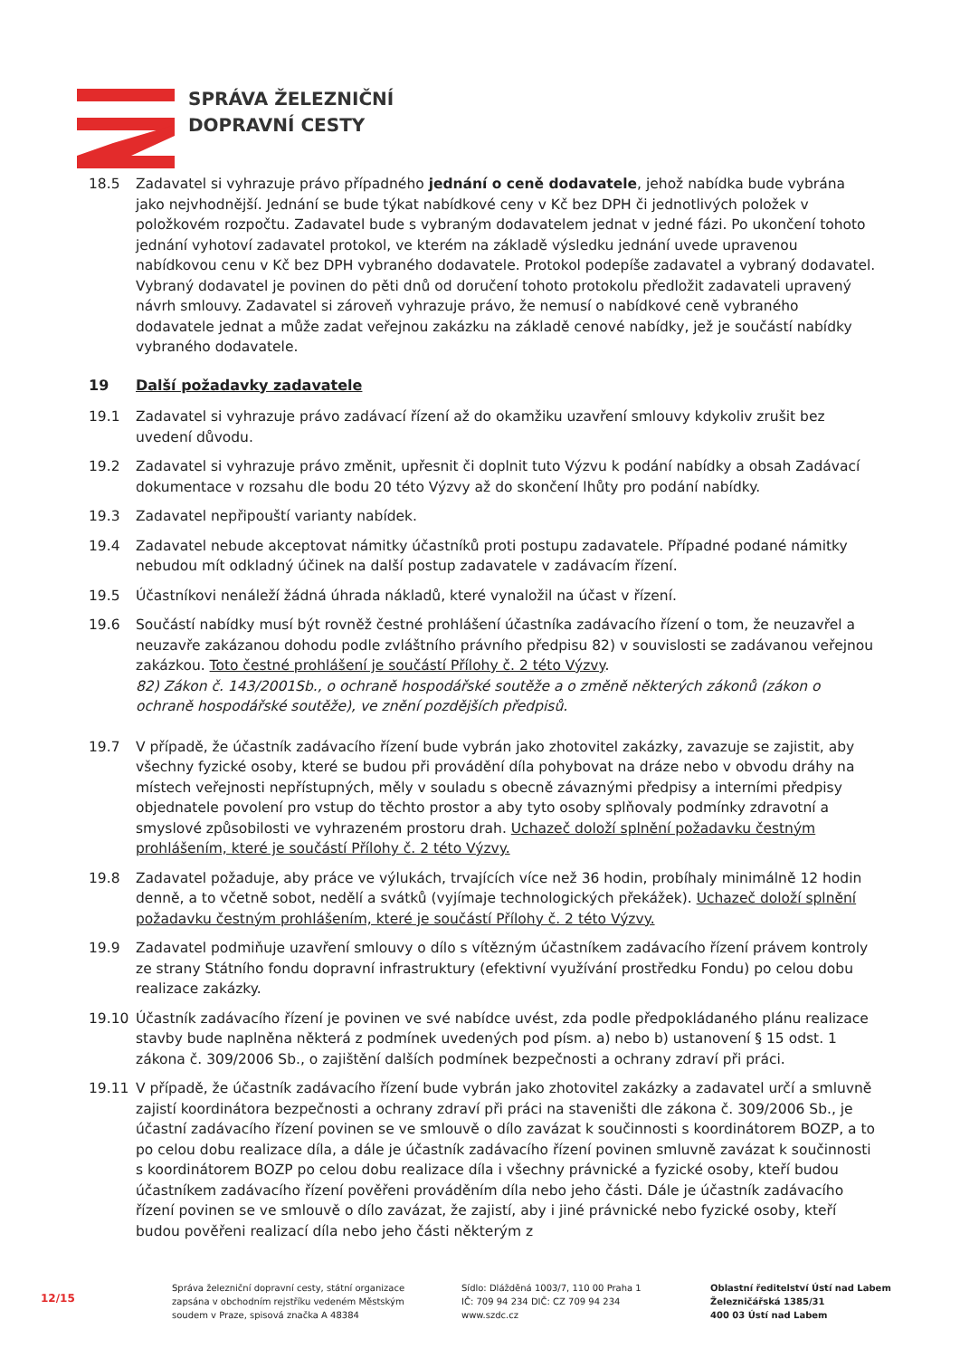SPRÁVA ŽELEZNIČNÍ
DOPRAVNÍ CESTY
18.5 Zadavatel si vyhrazuje právo případného jednání o ceně dodavatele, jehož nabídka bude vybrána jako nejvhodnější. Jednání se bude týkat nabídkové ceny v Kč bez DPH či jednotlivých položek v položkovém rozpočtu. Zadavatel bude s vybraným dodavatelem jednat v jedné fázi. Po ukončení tohoto jednání vyhotoví zadavatel protokol, ve kterém na základě výsledku jednání uvede upravenou nabídkovou cenu v Kč bez DPH vybraného dodavatele. Protokol podepíše zadavatel a vybraný dodavatel. Vybraný dodavatel je povinen do pěti dnů od doručení tohoto protokolu předložit zadavateli upravený návrh smlouvy. Zadavatel si zároveň vyhrazuje právo, že nemusí o nabídkové ceně vybraného dodavatele jednat a může zadat veřejnou zakázku na základě cenové nabídky, jež je součástí nabídky vybraného dodavatele.
19 Další požadavky zadavatele
19.1 Zadavatel si vyhrazuje právo zadávací řízení až do okamžiku uzavření smlouvy kdykoliv zrušit bez uvedení důvodu.
19.2 Zadavatel si vyhrazuje právo změnit, upřesnit či doplnit tuto Výzvu k podání nabídky a obsah Zadávací dokumentace v rozsahu dle bodu 20 této Výzvy až do skončení lhůty pro podání nabídky.
19.3 Zadavatel nepřipouští varianty nabídek.
19.4 Zadavatel nebude akceptovat námitky účastníků proti postupu zadavatele. Případné podané námitky nebudou mít odkladný účinek na další postup zadavatele v zadávacím řízení.
19.5 Účastníkovi nenáleží žádná úhrada nákladů, které vynaložil na účast v řízení.
19.6 Součástí nabídky musí být rovněž čestné prohlášení účastníka zadávacího řízení o tom, že neuzavřel a neuzavře zakázanou dohodu podle zvláštního právního předpisu 82) v souvislosti se zadávanou veřejnou zakázkou. Toto čestné prohlášení je součástí Přílohy č. 2 této Výzvy.
82) Zákon č. 143/2001Sb., o ochraně hospodářské soutěže a o změně některých zákonů (zákon o ochraně hospodářské soutěže), ve znění pozdějších předpisů.
19.7 V případě, že účastník zadávacího řízení bude vybrán jako zhotovitel zakázky, zavazuje se zajistit, aby všechny fyzické osoby, které se budou při provádění díla pohybovat na dráze nebo v obvodu dráhy na místech veřejnosti nepřístupných, měly v souladu s obecně závaznými předpisy a interními předpisy objednatele povolení pro vstup do těchto prostor a aby tyto osoby splňovaly podmínky zdravotní a smyslové způsobilosti ve vyhrazeném prostoru drah. Uchazeč doloží splnění požadavku čestným prohlášením, které je součástí Přílohy č. 2 této Výzvy.
19.8 Zadavatel požaduje, aby práce ve výlukách, trvajících více než 36 hodin, probíhaly minimálně 12 hodin denně, a to včetně sobot, nedělí a svátků (vyjímaje technologických překážek). Uchazeč doloží splnění požadavku čestným prohlášením, které je součástí Přílohy č. 2 této Výzvy.
19.9 Zadavatel podmiňuje uzavření smlouvy o dílo s vítězným účastníkem zadávacího řízení právem kontroly ze strany Státního fondu dopravní infrastruktury (efektivní využívání prostředku Fondu) po celou dobu realizace zakázky.
19.10 Účastník zadávacího řízení je povinen ve své nabídce uvést, zda podle předpokládaného plánu realizace stavby bude naplněna některá z podmínek uvedených pod písm. a) nebo b) ustanovení § 15 odst. 1 zákona č. 309/2006 Sb., o zajištění dalších podmínek bezpečnosti a ochrany zdraví při práci.
19.11 V případě, že účastník zadávacího řízení bude vybrán jako zhotovitel zakázky a zadavatel určí a smluvně zajistí koordinátora bezpečnosti a ochrany zdraví při práci na staveništi dle zákona č. 309/2006 Sb., je účastní zadávacího řízení povinen se ve smlouvě o dílo zavázat k součinnosti s koordinátorem BOZP, a to po celou dobu realizace díla, a dále je účastník zadávacího řízení povinen smluvně zavázat k součinnosti s koordinátorem BOZP po celou dobu realizace díla i všechny právnické a fyzické osoby, kteří budou účastníkem zadávacího řízení pověřeni prováděním díla nebo jeho části. Dále je účastník zadávacího řízení povinen se ve smlouvě o dílo zavázat, že zajistí, aby i jiné právnické nebo fyzické osoby, kteří budou pověřeni realizací díla nebo jeho části některým z
12/15
Správa železniční dopravní cesty, státní organizace
zapsána v obchodním rejstříku vedeném Městským
soudem v Praze, spisová značka A 48384
Sídlo: Dlážděná 1003/7, 110 00 Praha 1
IČ: 709 94 234 DIČ: CZ 709 94 234
www.szdc.cz
Oblastní ředitelství Ústí nad Labem
Železničářská 1385/31
400 03 Ústí nad Labem